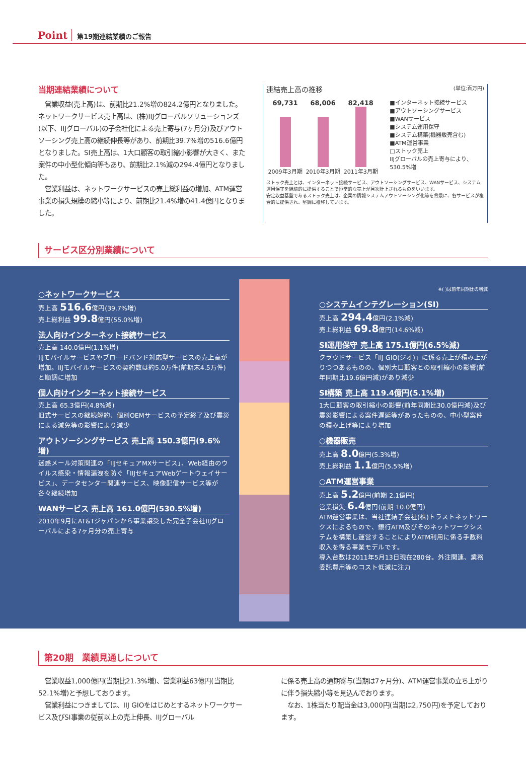Point 第19期連結業績のご報告
当期連結業績について
　営業収益(売上高)は、前期比21.2%増の824.2億円となりました。ネットワークサービス売上高は、(株)IIJグローバルソリューションズ(以下、IIJグローバル)の子会社化による売上寄与(7ヶ月分)及びアウトソーシング売上高の継続伸長等があり、前期比39.7%増の516.6億円となりました。SI売上高は、1大口顧客の取引縮小影響が大きく、また案件の中小型化傾向等もあり、前期比2.1%減の294.4億円となりました。
　営業利益は、ネットワークサービスの売上総利益の増加、ATM運営事業の損失規模の縮小等により、前期比21.4%増の41.4億円となりました。
連結売上高の推移 (単位:百万円)
69,731 68,006 82,418
2009年3月期 2010年3月期 2011年3月期
■インターネット接続サービス
■アウトソーシングサービス
■WANサービス
■システム運用保守
■システム構築(機器販売含む)
■ATM運営事業
□ストック売上
IIJグローバルの売上寄与により、530.5%増
ストック売上とは、インターネット接続サービス、アウトソーシングサービス、WANサービス、システム運用保守を継続的に提供することで恒常的な売上が月次計上されるものをいいます。
安定収益基盤であるストック売上は、企業の情報システムアウトソーシング化等を背景に、各サービスが複合的に提供され、堅調に推移しています。
サービス区分別業績について
○ネットワークサービス
売上高 516.6億円(39.7%増)
売上総利益 99.8億円(55.0%増)
法人向けインターネット接続サービス
売上高 140.0億円(1.1%増)
IIJモバイルサービスやブロードバンド対応型サービスの売上高が増加。IIJモバイルサービスの契約数は約5.0万件(前期末4.5万件)と順調に増加
個人向けインターネット接続サービス
売上高 65.3億円(4.8%減)
旧式サービスの継続解約、個別OEMサービスの予定終了及び震災による減免等の影響により減少
アウトソーシングサービス 売上高 150.3億円(9.6%増)
迷惑メール対策関連の「IIJセキュアMXサービス」、Web経由のウイルス感染・情報漏洩を防ぐ「IIJセキュアWebゲートウェイサービス」、データセンター関連サービス、映像配信サービス等が各々継続増加
WANサービス 売上高 161.0億円(530.5%増)
2010年9月にAT&Tジャパンから事業譲受した完全子会社IIJグローバルによる7ヶ月分の売上寄与
※( )は前年同期比の増減
○システムインテグレーション(SI)
売上高 294.4億円(2.1%減)
売上総利益 69.8億円(14.6%減)
SI運用保守 売上高 175.1億円(6.5%減)
クラウドサービス「IIJ GIO(ジオ)」に係る売上が積み上がりつつあるものの、個別大口顧客との取引縮小の影響(前年同期比19.6億円減)があり減少
SI構築 売上高 119.4億円(5.1%増)
1大口顧客の取引縮小の影響(前年同期比30.0億円減)及び震災影響による案件遅延等があったものの、中小型案件の積み上げ等により増加
○機器販売
売上高 8.0億円(5.3%増)
売上総利益 1.1億円(5.5%増)
○ATM運営事業
売上高 5.2億円(前期 2.1億円)
営業損失 6.4億円(前期 10.0億円)
ATM運営事業は、当社連結子会社(株)トラストネットワークスによるもので、銀行ATM及びそのネットワークシステムを構築し運営することによりATM利用に係る手数料収入を得る事業モデルです。
導入台数は2011年5月13日現在280台。外注関連、業務委託費用等のコスト低減に注力
第20期　業績見通しについて
　営業収益1,000億円(当期比21.3%増)、営業利益63億円(当期比52.1%増)と予想しております。
　営業利益につきましては、IIJ GIOをはじめとするネットワークサービス及びSI事業の従前以上の売上伸長、IIJグローバル
に係る売上高の通期寄与(当期は7ヶ月分)、ATM運営事業の立ち上がりに伴う損失縮小等を見込んでおります。
　なお、1株当たり配当金は3,000円(当期は2,750円)を予定しております。